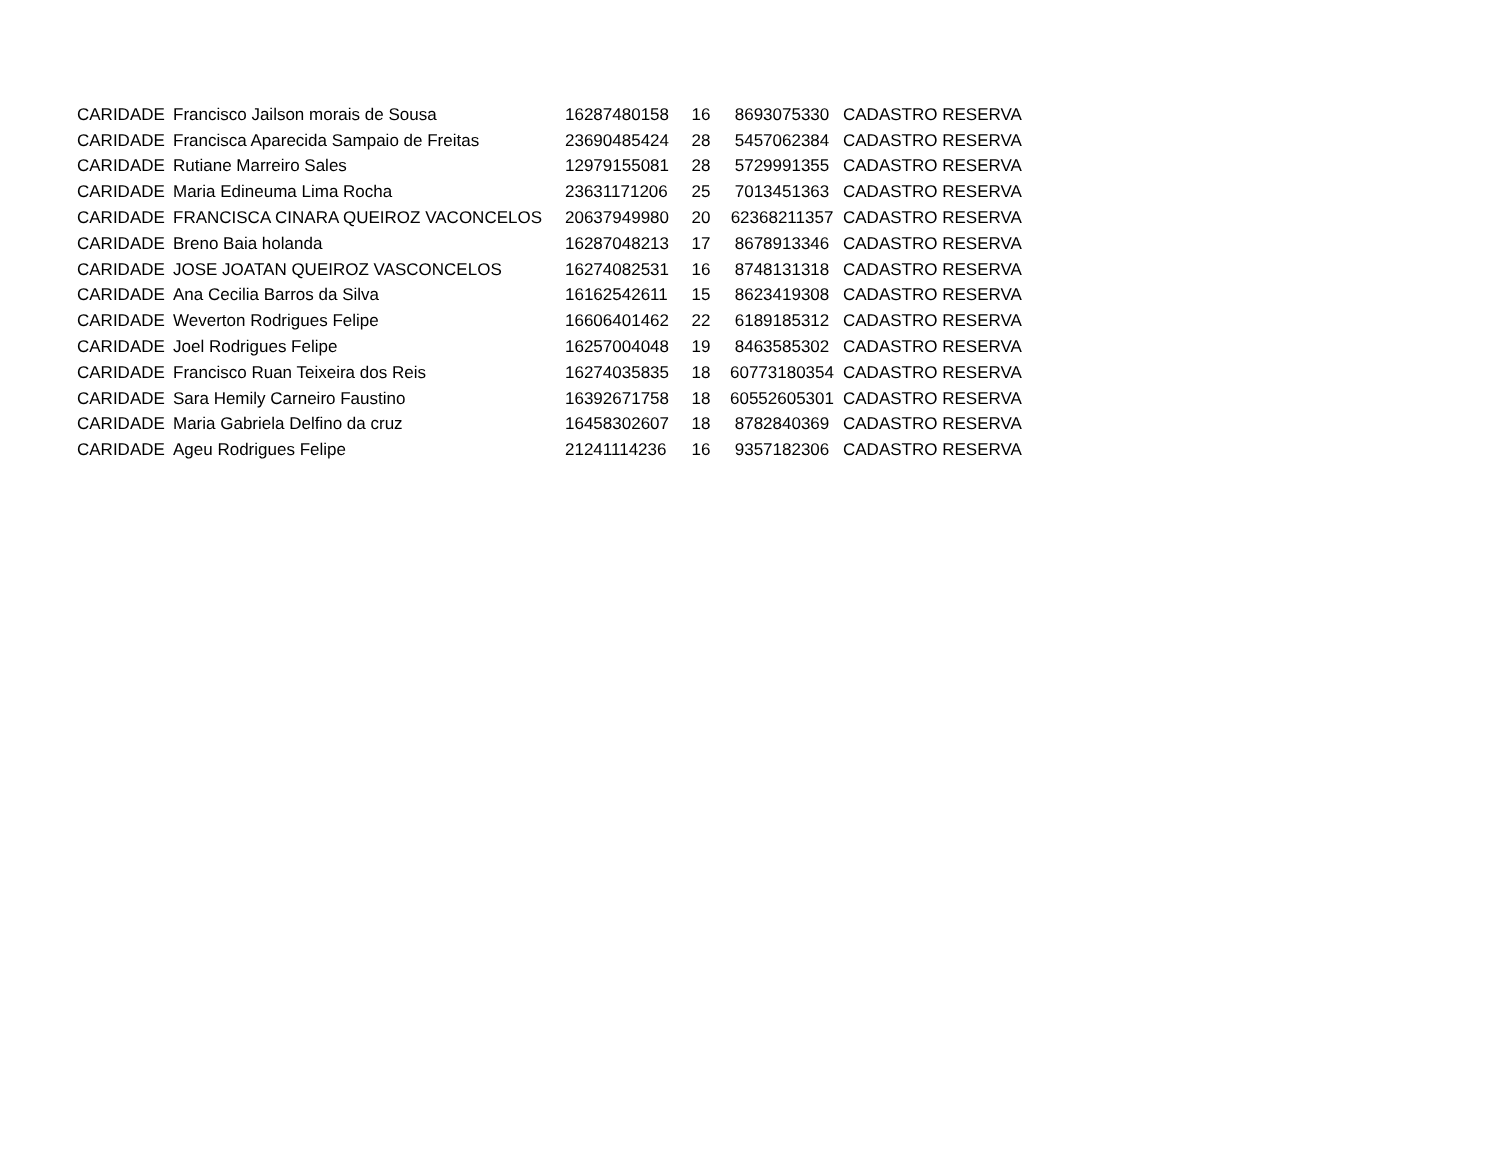| CARIDADE | Francisco Jailson morais de Sousa | 16287480158 | 16 | 8693075330 | CADASTRO RESERVA |
| CARIDADE | Francisca Aparecida Sampaio de Freitas | 23690485424 | 28 | 5457062384 | CADASTRO RESERVA |
| CARIDADE | Rutiane Marreiro Sales | 12979155081 | 28 | 5729991355 | CADASTRO RESERVA |
| CARIDADE | Maria Edineuma Lima Rocha | 23631171206 | 25 | 7013451363 | CADASTRO RESERVA |
| CARIDADE | FRANCISCA CINARA QUEIROZ VACONCELOS | 20637949980 | 20 | 62368211357 | CADASTRO RESERVA |
| CARIDADE | Breno Baia holanda | 16287048213 | 17 | 8678913346 | CADASTRO RESERVA |
| CARIDADE | JOSE JOATAN QUEIROZ VASCONCELOS | 16274082531 | 16 | 8748131318 | CADASTRO RESERVA |
| CARIDADE | Ana Cecilia Barros da Silva | 16162542611 | 15 | 8623419308 | CADASTRO RESERVA |
| CARIDADE | Weverton Rodrigues Felipe | 16606401462 | 22 | 6189185312 | CADASTRO RESERVA |
| CARIDADE | Joel Rodrigues Felipe | 16257004048 | 19 | 8463585302 | CADASTRO RESERVA |
| CARIDADE | Francisco Ruan Teixeira dos Reis | 16274035835 | 18 | 60773180354 | CADASTRO RESERVA |
| CARIDADE | Sara Hemily Carneiro Faustino | 16392671758 | 18 | 60552605301 | CADASTRO RESERVA |
| CARIDADE | Maria Gabriela Delfino da cruz | 16458302607 | 18 | 8782840369 | CADASTRO RESERVA |
| CARIDADE | Ageu Rodrigues Felipe | 21241114236 | 16 | 9357182306 | CADASTRO RESERVA |